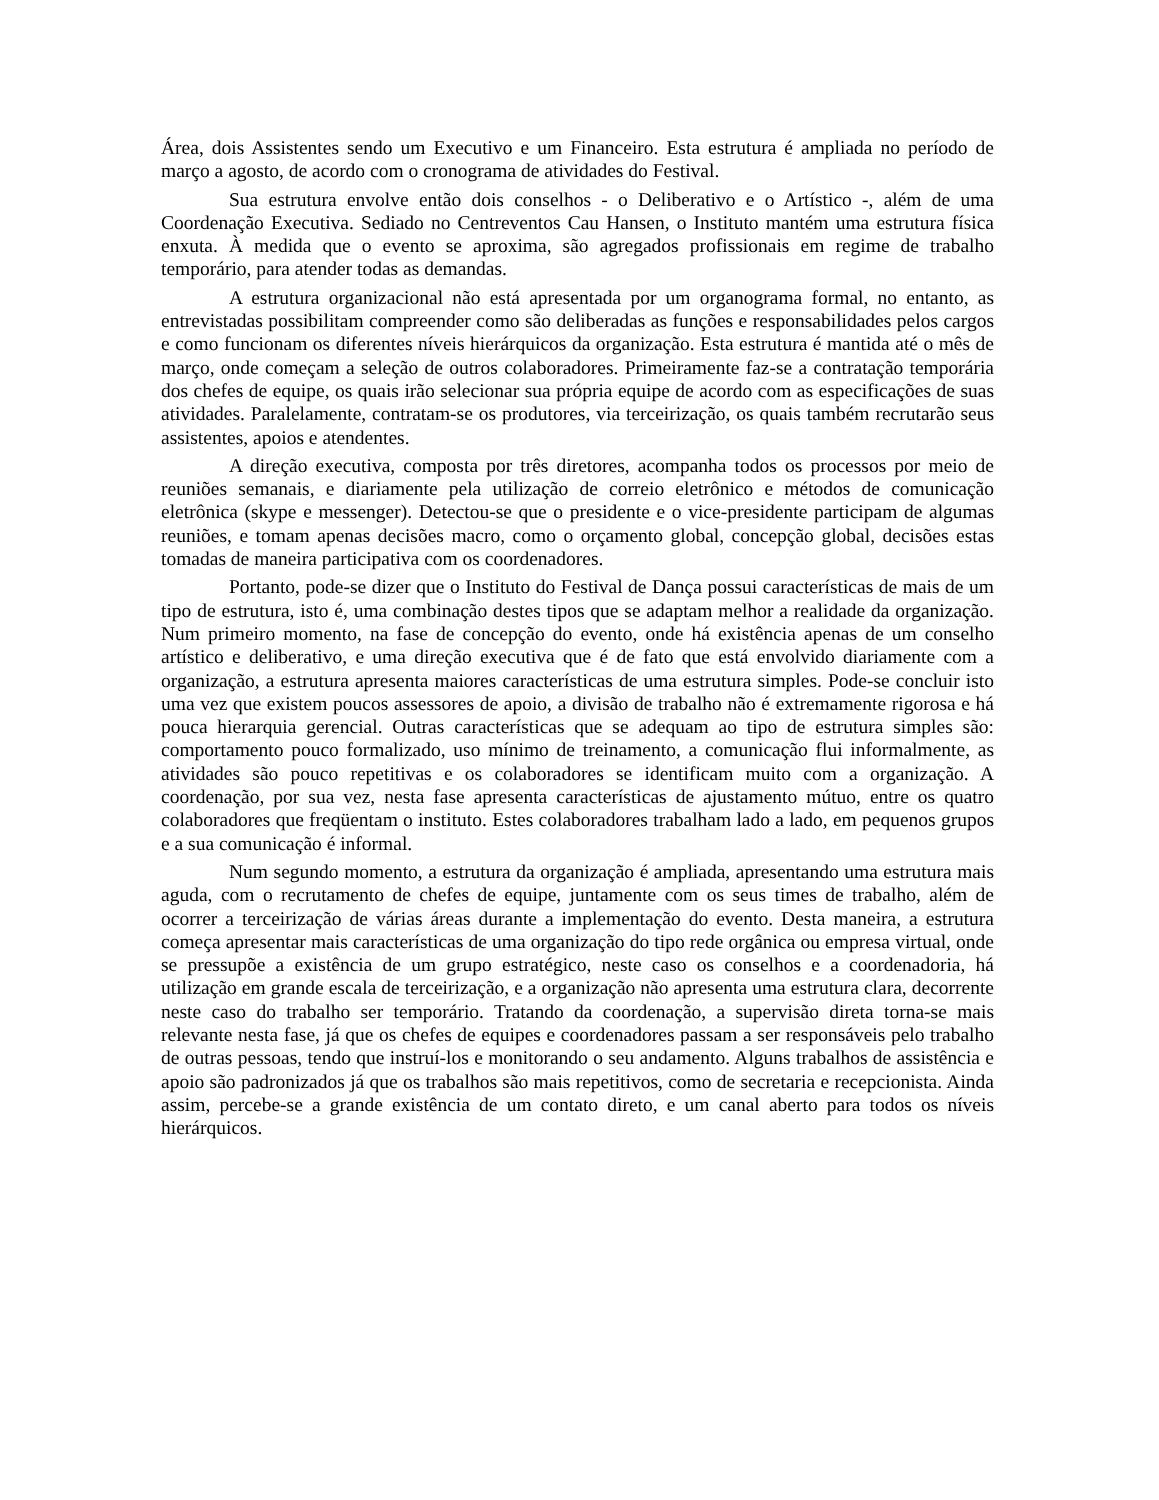Área, dois Assistentes sendo um Executivo e um Financeiro. Esta estrutura é ampliada no período de março a agosto, de acordo com o cronograma de atividades do Festival.
Sua estrutura envolve então dois conselhos - o Deliberativo e o Artístico -, além de uma Coordenação Executiva. Sediado no Centreventos Cau Hansen, o Instituto mantém uma estrutura física enxuta. À medida que o evento se aproxima, são agregados profissionais em regime de trabalho temporário, para atender todas as demandas.
A estrutura organizacional não está apresentada por um organograma formal, no entanto, as entrevistadas possibilitam compreender como são deliberadas as funções e responsabilidades pelos cargos e como funcionam os diferentes níveis hierárquicos da organização. Esta estrutura é mantida até o mês de março, onde começam a seleção de outros colaboradores. Primeiramente faz-se a contratação temporária dos chefes de equipe, os quais irão selecionar sua própria equipe de acordo com as especificações de suas atividades. Paralelamente, contratam-se os produtores, via terceirização, os quais também recrutarão seus assistentes, apoios e atendentes.
A direção executiva, composta por três diretores, acompanha todos os processos por meio de reuniões semanais, e diariamente pela utilização de correio eletrônico e métodos de comunicação eletrônica (skype e messenger). Detectou-se que o presidente e o vice-presidente participam de algumas reuniões, e tomam apenas decisões macro, como o orçamento global, concepção global, decisões estas tomadas de maneira participativa com os coordenadores.
Portanto, pode-se dizer que o Instituto do Festival de Dança possui características de mais de um tipo de estrutura, isto é, uma combinação destes tipos que se adaptam melhor a realidade da organização. Num primeiro momento, na fase de concepção do evento, onde há existência apenas de um conselho artístico e deliberativo, e uma direção executiva que é de fato que está envolvido diariamente com a organização, a estrutura apresenta maiores características de uma estrutura simples. Pode-se concluir isto uma vez que existem poucos assessores de apoio, a divisão de trabalho não é extremamente rigorosa e há pouca hierarquia gerencial. Outras características que se adequam ao tipo de estrutura simples são: comportamento pouco formalizado, uso mínimo de treinamento, a comunicação flui informalmente, as atividades são pouco repetitivas e os colaboradores se identificam muito com a organização. A coordenação, por sua vez, nesta fase apresenta características de ajustamento mútuo, entre os quatro colaboradores que freqüentam o instituto. Estes colaboradores trabalham lado a lado, em pequenos grupos e a sua comunicação é informal.
Num segundo momento, a estrutura da organização é ampliada, apresentando uma estrutura mais aguda, com o recrutamento de chefes de equipe, juntamente com os seus times de trabalho, além de ocorrer a terceirização de várias áreas durante a implementação do evento. Desta maneira, a estrutura começa apresentar mais características de uma organização do tipo rede orgânica ou empresa virtual, onde se pressupõe a existência de um grupo estratégico, neste caso os conselhos e a coordenadoria, há utilização em grande escala de terceirização, e a organização não apresenta uma estrutura clara, decorrente neste caso do trabalho ser temporário. Tratando da coordenação, a supervisão direta torna-se mais relevante nesta fase, já que os chefes de equipes e coordenadores passam a ser responsáveis pelo trabalho de outras pessoas, tendo que instruí-los e monitorando o seu andamento. Alguns trabalhos de assistência e apoio são padronizados já que os trabalhos são mais repetitivos, como de secretaria e recepcionista. Ainda assim, percebe-se a grande existência de um contato direto, e um canal aberto para todos os níveis hierárquicos.